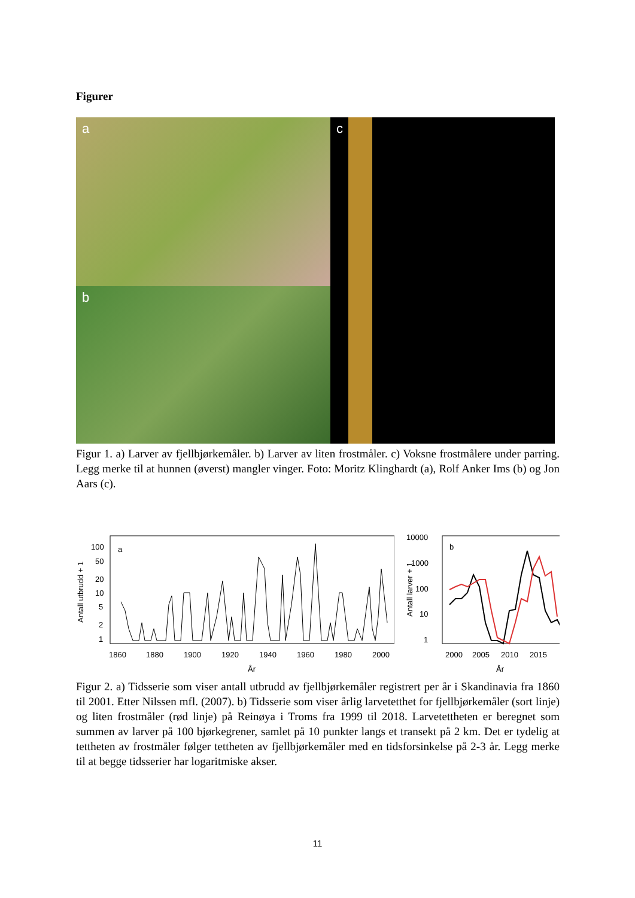Figurer
a
b
c
Figur 1. a) Larver av fjellbjørkemåler. b) Larver av liten frostmåler. c) Voksne frostmålere under parring. Legg merke til at hunnen (øverst) mangler vinger. Foto: Moritz Klinghardt (a), Rolf Anker Ims (b) og Jon Aars (c).
a
Antall utbrudd + 1
100
50
20
10
5
2
1
1860
1880
1900
1920
1940
1960
1980
2000
År
b
Antall larver + 1
10000
1000
100
10
1
2000
2005
2010
2015
År
Figur 2. a) Tidsserie som viser antall utbrudd av fjellbjørkemåler registrert per år i Skandinavia fra 1860 til 2001. Etter Nilssen mfl. (2007). b) Tidsserie som viser årlig larvetetthet for fjellbjørkemåler (sort linje) og liten frostmåler (rød linje) på Reinøya i Troms fra 1999 til 2018. Larvetettheten er beregnet som summen av larver på 100 bjørkegrener, samlet på 10 punkter langs et transekt på 2 km. Det er tydelig at tettheten av frostmåler følger tettheten av fjellbjørkemåler med en tidsforsinkelse på 2-3 år. Legg merke til at begge tidsserier har logaritmiske akser.
11